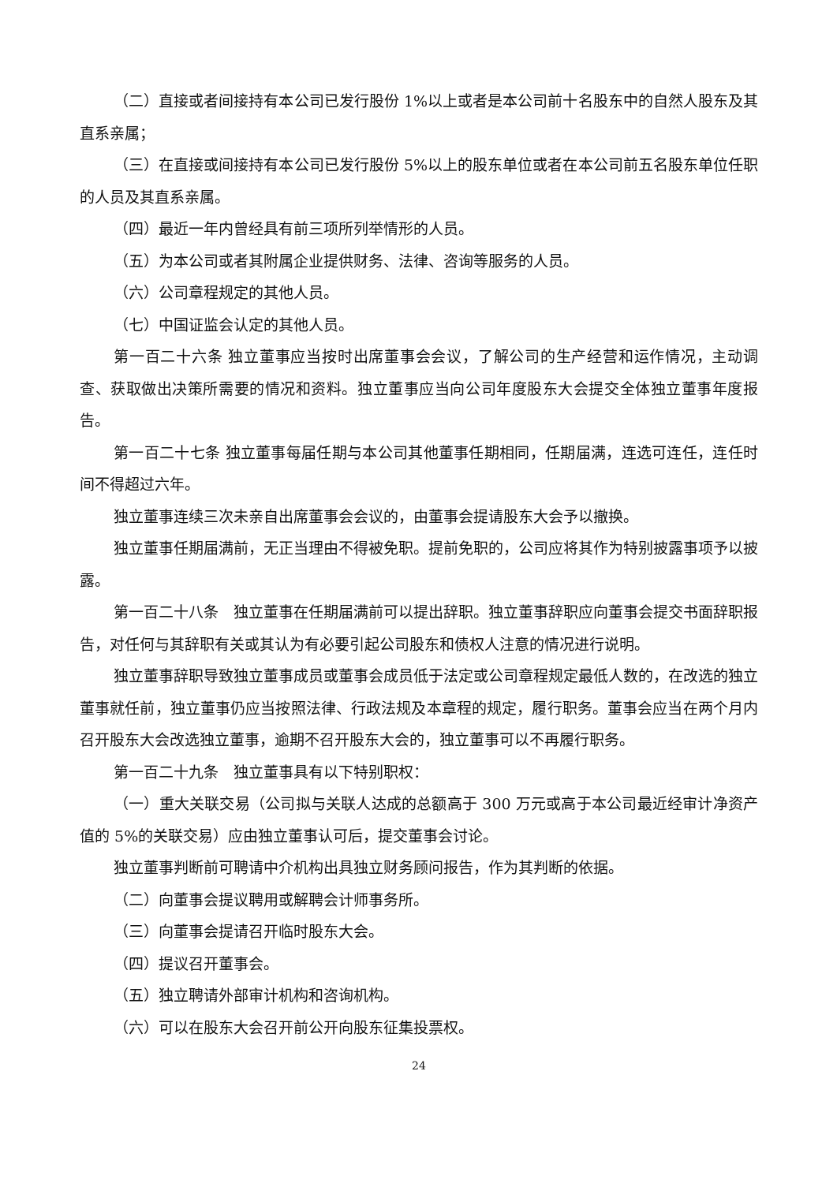（二）直接或者间接持有本公司已发行股份 1%以上或者是本公司前十名股东中的自然人股东及其直系亲属；
（三）在直接或间接持有本公司已发行股份 5%以上的股东单位或者在本公司前五名股东单位任职的人员及其直系亲属。
（四）最近一年内曾经具有前三项所列举情形的人员。
（五）为本公司或者其附属企业提供财务、法律、咨询等服务的人员。
（六）公司章程规定的其他人员。
（七）中国证监会认定的其他人员。
第一百二十六条 独立董事应当按时出席董事会会议，了解公司的生产经营和运作情况，主动调查、获取做出决策所需要的情况和资料。独立董事应当向公司年度股东大会提交全体独立董事年度报告。
第一百二十七条 独立董事每届任期与本公司其他董事任期相同，任期届满，连选可连任，连任时间不得超过六年。
独立董事连续三次未亲自出席董事会会议的，由董事会提请股东大会予以撤换。
独立董事任期届满前，无正当理由不得被免职。提前免职的，公司应将其作为特别披露事项予以披露。
第一百二十八条　独立董事在任期届满前可以提出辞职。独立董事辞职应向董事会提交书面辞职报告，对任何与其辞职有关或其认为有必要引起公司股东和债权人注意的情况进行说明。
独立董事辞职导致独立董事成员或董事会成员低于法定或公司章程规定最低人数的，在改选的独立董事就任前，独立董事仍应当按照法律、行政法规及本章程的规定，履行职务。董事会应当在两个月内召开股东大会改选独立董事，逾期不召开股东大会的，独立董事可以不再履行职务。
第一百二十九条　独立董事具有以下特别职权：
（一）重大关联交易（公司拟与关联人达成的总额高于 300 万元或高于本公司最近经审计净资产值的 5%的关联交易）应由独立董事认可后，提交董事会讨论。
独立董事判断前可聘请中介机构出具独立财务顾问报告，作为其判断的依据。
（二）向董事会提议聘用或解聘会计师事务所。
（三）向董事会提请召开临时股东大会。
（四）提议召开董事会。
（五）独立聘请外部审计机构和咨询机构。
（六）可以在股东大会召开前公开向股东征集投票权。
24